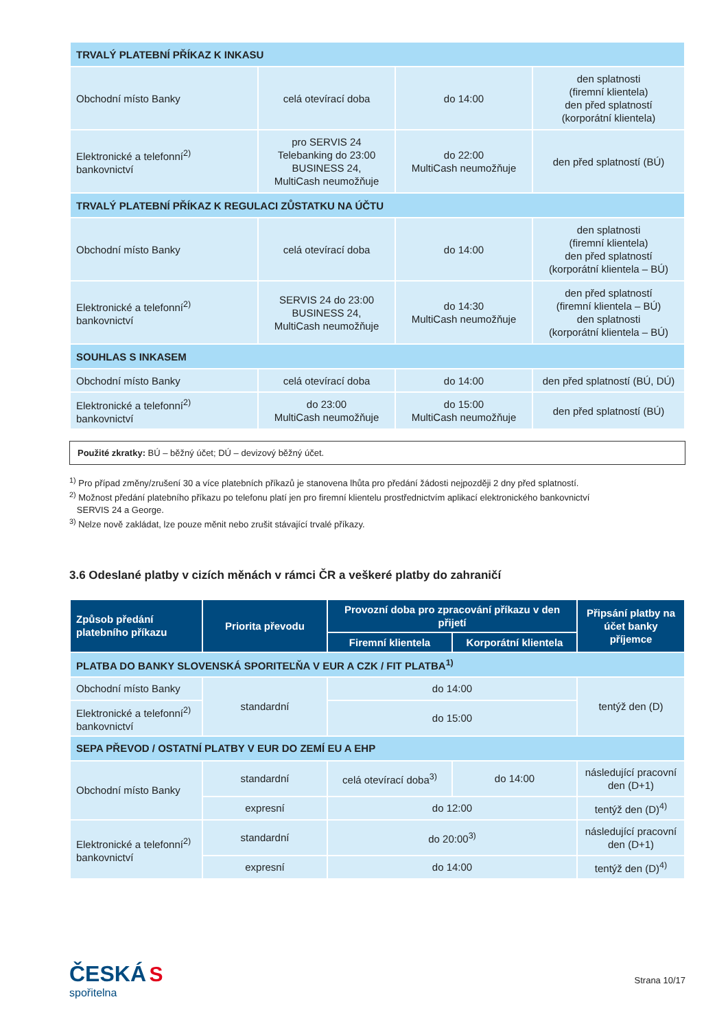| TRVALÝ PLATEBNÍ PŘÍKAZ K INKASU | | | |
| Obchodní místo Banky | celá otevírací doba | do 14:00 | den splatnosti (firemní klientela) den před splatností (korporátní klientela) |
| Elektronické a telefonní<sup>2)</sup> bankovnictví | pro SERVIS 24 Telebanking do 23:00 BUSINESS 24, MultiCash neumožňuje | do 22:00 MultiCash neumožňuje | den před splatností (BÚ) |
| TRVALÝ PLATEBNÍ PŘÍKAZ K REGULACI ZŮSTATKU NA ÚČTU | | | |
| Obchodní místo Banky | celá otevírací doba | do 14:00 | den splatnosti (firemní klientela) den před splatností (korporátní klientela – BÚ) |
| Elektronické a telefonní<sup>2)</sup> bankovnictví | SERVIS 24 do 23:00 BUSINESS 24, MultiCash neumožňuje | do 14:30 MultiCash neumožňuje | den před splatností (firemní klientela – BÚ) den splatnosti (korporátní klientela – BÚ) |
| SOUHLAS S INKASEM | | | |
| Obchodní místo Banky | celá otevírací doba | do 14:00 | den před splatností (BÚ, DÚ) |
| Elektronické a telefonní<sup>2)</sup> bankovnictví | do 23:00 MultiCash neumožňuje | do 15:00 MultiCash neumožňuje | den před splatností (BÚ) |
Použité zkratky: BÚ – běžný účet; DÚ – devizový běžný účet.
<sup>1)</sup> Pro případ změny/zrušení 30 a více platebních příkazů je stanovena lhůta pro předání žádosti nejpozději 2 dny před splatností.
<sup>2)</sup> Možnost předání platebního příkazu po telefonu platí jen pro firemní klientelu prostřednictvím aplikací elektronického bankovnictví
SERVIS 24 a George.
<sup>3)</sup> Nelze nově zakládat, lze pouze měnit nebo zrušit stávající trvalé příkazy.
3.6 Odeslané platby v cizích měnách v rámci ČR a veškeré platby do zahraničí
| Způsob předání platebního příkazu | Priorita převodu | Provozní doba pro zpracování příkazu v den přijetí | | Připsání platby na účet banky příjemce |
| --- | --- | --- | --- | --- |
| | | Firemní klientela | Korporátní klientela | |
| PLATBA DO BANKY SLOVENSKÁ SPORITEĽŇA V EUR A CZK / FIT PLATBA<sup>1)</sup> | | | | |
| Obchodní místo Banky | standardní | do 14:00 | | tentýž den (D) |
| Elektronické a telefonní<sup>2)</sup> bankovnictví | | do 15:00 | | |
| SEPA PŘEVOD / OSTATNÍ PLATBY V EUR DO ZEMÍ EU A EHP | | | | |
| Obchodní místo Banky | standardní | celá otevírací doba<sup>3)</sup> | do 14:00 | následující pracovní den (D+1) |
| | expresní | do 12:00 | | tentýž den (D)<sup>4)</sup> |
| Elektronické a telefonní<sup>2)</sup> bankovnictví | standardní | do 20:00<sup>3)</sup> | | následující pracovní den (D+1) |
| | expresní | do 14:00 | | tentýž den (D)<sup>4)</sup> |
ČESKÁ S
spořitelna
Strana 10/17